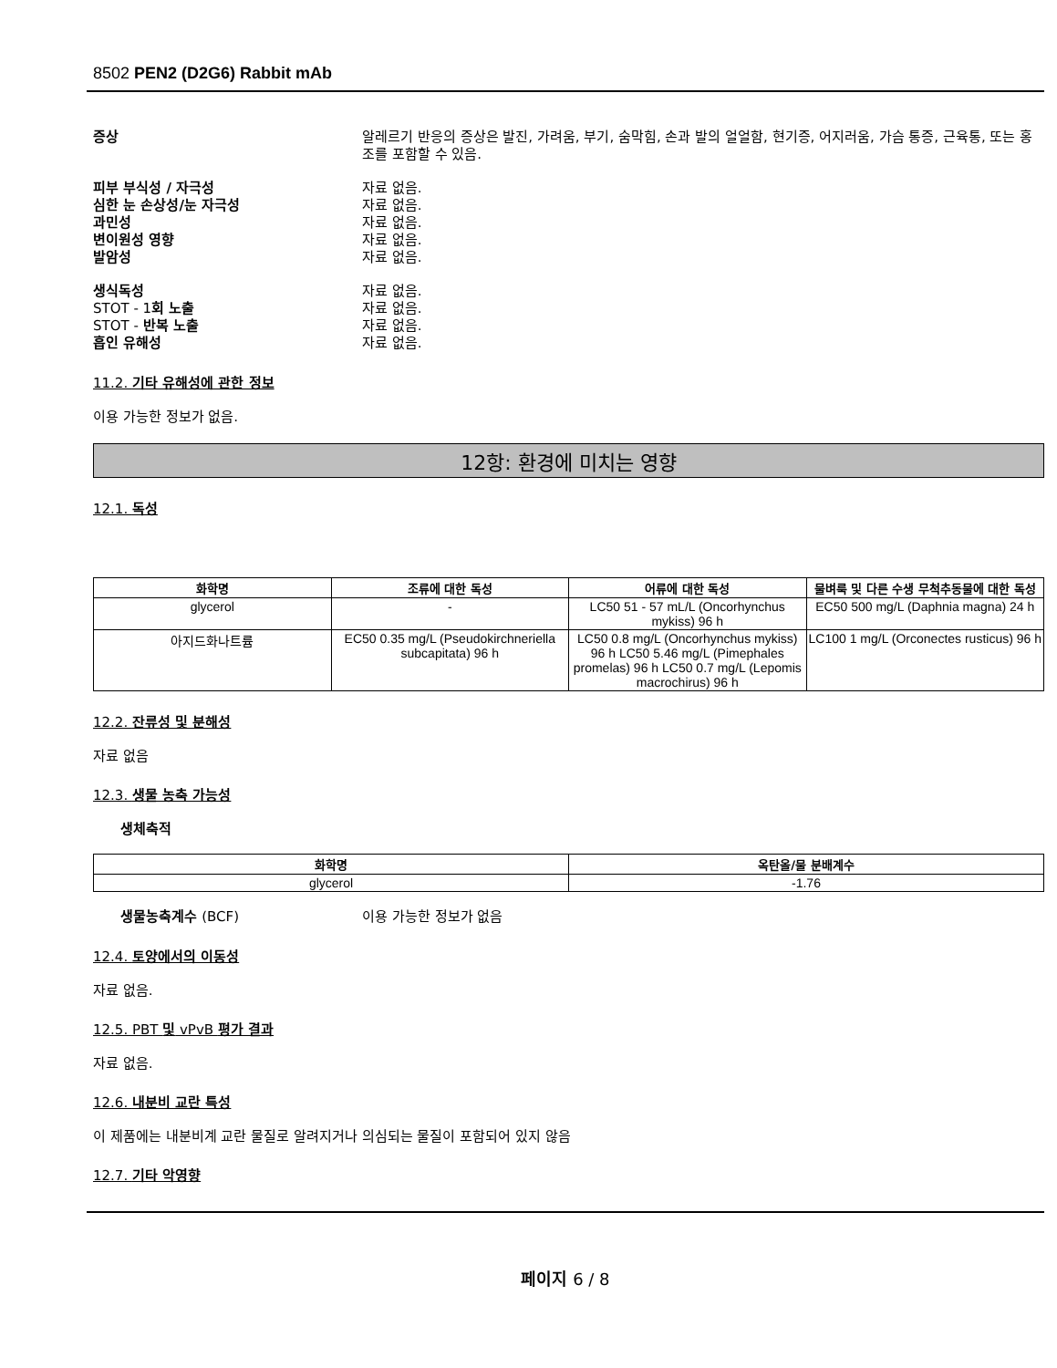8502 PEN2 (D2G6) Rabbit mAb
증상 알레르기 반응의 증상은 발진, 가려움, 부기, 숨막힘, 손과 발의 얼얼함, 현기증, 어지러움, 가슴 통증, 근육통, 또는 홍조를 포함할 수 있음.
피부 부식성 / 자극성 자료 없음.
심한 눈 손상성/눈 자극성 자료 없음.
과민성 자료 없음.
변이원성 영향 자료 없음.
발암성 자료 없음.
생식독성 자료 없음.
STOT - 1회 노출 자료 없음.
STOT - 반복 노출 자료 없음.
흡인 유해성 자료 없음.
11.2. 기타 유해성에 관한 정보
이용 가능한 정보가 없음.
12항: 환경에 미치는 영향
12.1. 독성
| 화학명 | 조류에 대한 독성 | 어류에 대한 독성 | 물벼룩 및 다른 수생 무척추동물에 대한 독성 |
| --- | --- | --- | --- |
| glycerol | - | LC50 51 - 57 mL/L (Oncorhynchus mykiss) 96 h | EC50 500 mg/L (Daphnia magna) 24 h |
| 아지드화나트륨 | EC50 0.35 mg/L (Pseudokirchneriella subcapitata) 96 h | LC50 0.8 mg/L (Oncorhynchus mykiss) 96 h LC50 5.46 mg/L (Pimephales promelas) 96 h LC50 0.7 mg/L (Lepomis macrochirus) 96 h | LC100 1 mg/L (Orconectes rusticus) 96 h |
12.2. 잔류성 및 분해성
자료 없음
12.3. 생물 농축 가능성
생체축적
| 화학명 | 옥탄올/물 분배계수 |
| --- | --- |
| glycerol | -1.76 |
생물농축계수 (BCF) 이용 가능한 정보가 없음
12.4. 토양에서의 이동성
자료 없음.
12.5. PBT 및 vPvB 평가 결과
자료 없음.
12.6. 내분비 교란 특성
이 제품에는 내분비계 교란 물질로 알려지거나 의심되는 물질이 포함되어 있지 않음
12.7. 기타 악영향
페이지 6 / 8